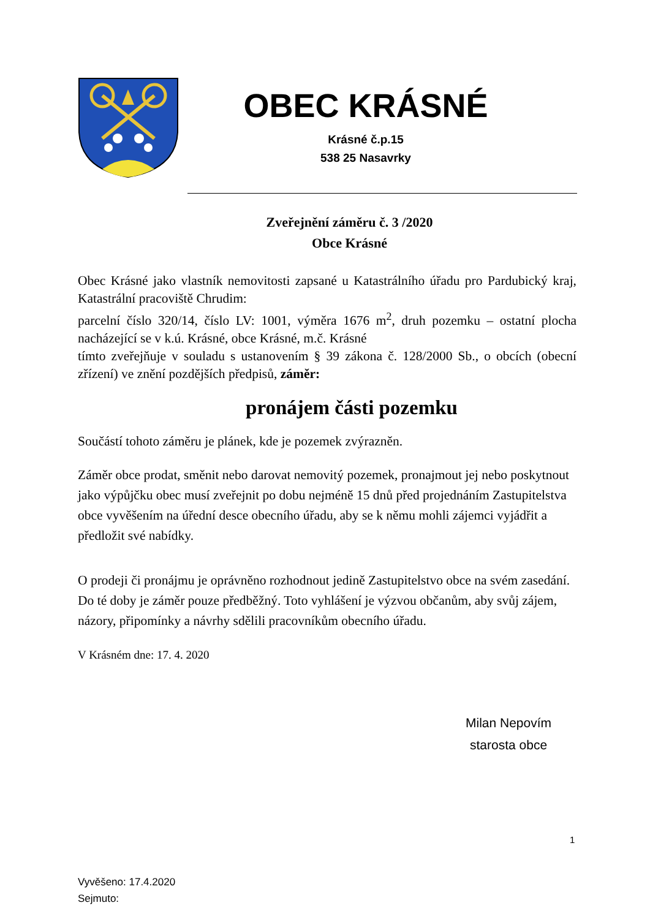OBEC KRÁSNÉ
Krásné č.p.15
538 25 Nasavrky
Zveřejnění záměru č. 3 /2020
Obce Krásné
Obec Krásné jako vlastník nemovitosti zapsané u Katastrálního úřadu pro Pardubický kraj, Katastrální pracoviště Chrudim:
parcelní číslo 320/14, číslo LV: 1001, výměra 1676 m<sup>2</sup>, druh pozemku – ostatní plocha nacházející se v k.ú. Krásné, obce Krásné, m.č. Krásné
tímto zveřejňuje v souladu s ustanovením § 39 zákona č. 128/2000 Sb., o obcích (obecní zřízení) ve znění pozdějších předpisů, záměr:
pronájem části pozemku
Součástí tohoto záměru je plánek, kde je pozemek zvýrazněn.
Záměr obce prodat, směnit nebo darovat nemovitý pozemek, pronajmout jej nebo poskytnout jako výpůjčku obec musí zveřejnit po dobu nejméně 15 dnů před projednáním Zastupitelstva obce vyvěšením na úřední desce obecního úřadu, aby se k němu mohli zájemci vyjádřit a předložit své nabídky.
O prodeji či pronájmu je oprávněno rozhodnout jedině Zastupitelstvo obce na svém zasedání. Do té doby je záměr pouze předběžný. Toto vyhlášení je výzvou občanům, aby svůj zájem, názory, připomínky a návrhy sdělili pracovníkům obecního úřadu.
V Krásném dne: 17. 4. 2020
Milan Nepovím
starosta obce
1
Vyvěšeno: 17.4.2020
Sejmuto: